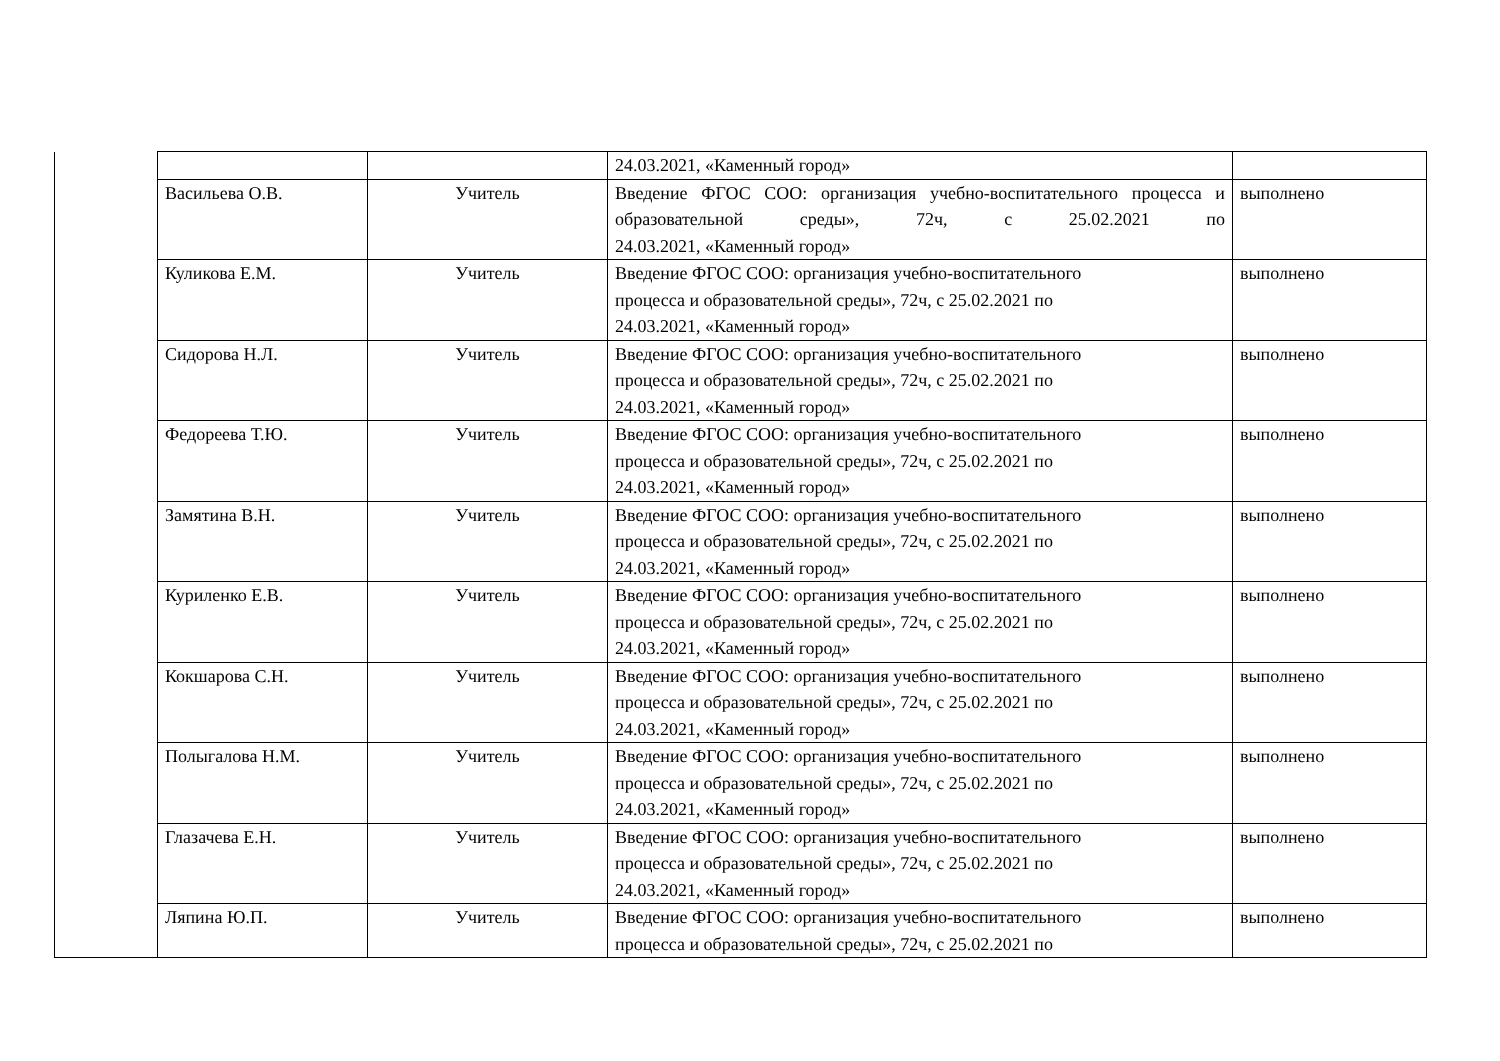| | | | 24.03.2021, «Каменный город» | |
| | Васильева О.В. | Учитель | Введение ФГОС СОО: организация учебно-воспитательного процесса и образовательной среды», 72ч, с 25.02.2021 по 24.03.2021, «Каменный город» | выполнено |
| | Куликова Е.М. | Учитель | Введение ФГОС СОО: организация учебно-воспитательного процесса и образовательной среды», 72ч, с 25.02.2021 по 24.03.2021, «Каменный город» | выполнено |
| | Сидорова Н.Л. | Учитель | Введение ФГОС СОО: организация учебно-воспитательного процесса и образовательной среды», 72ч, с 25.02.2021 по 24.03.2021, «Каменный город» | выполнено |
| | Федореева Т.Ю. | Учитель | Введение ФГОС СОО: организация учебно-воспитательного процесса и образовательной среды», 72ч, с 25.02.2021 по 24.03.2021, «Каменный город» | выполнено |
| | Замятина В.Н. | Учитель | Введение ФГОС СОО: организация учебно-воспитательного процесса и образовательной среды», 72ч, с 25.02.2021 по 24.03.2021, «Каменный город» | выполнено |
| | Куриленко Е.В. | Учитель | Введение ФГОС СОО: организация учебно-воспитательного процесса и образовательной среды», 72ч, с 25.02.2021 по 24.03.2021, «Каменный город» | выполнено |
| | Кокшарова С.Н. | Учитель | Введение ФГОС СОО: организация учебно-воспитательного процесса и образовательной среды», 72ч, с 25.02.2021 по 24.03.2021, «Каменный город» | выполнено |
| | Полыгалова Н.М. | Учитель | Введение ФГОС СОО: организация учебно-воспитательного процесса и образовательной среды», 72ч, с 25.02.2021 по 24.03.2021, «Каменный город» | выполнено |
| | Глазачева Е.Н. | Учитель | Введение ФГОС СОО: организация учебно-воспитательного процесса и образовательной среды», 72ч, с 25.02.2021 по 24.03.2021, «Каменный город» | выполнено |
| | Ляпина Ю.П. | Учитель | Введение ФГОС СОО: организация учебно-воспитательного процесса и образовательной среды», 72ч, с 25.02.2021 по | выполнено |